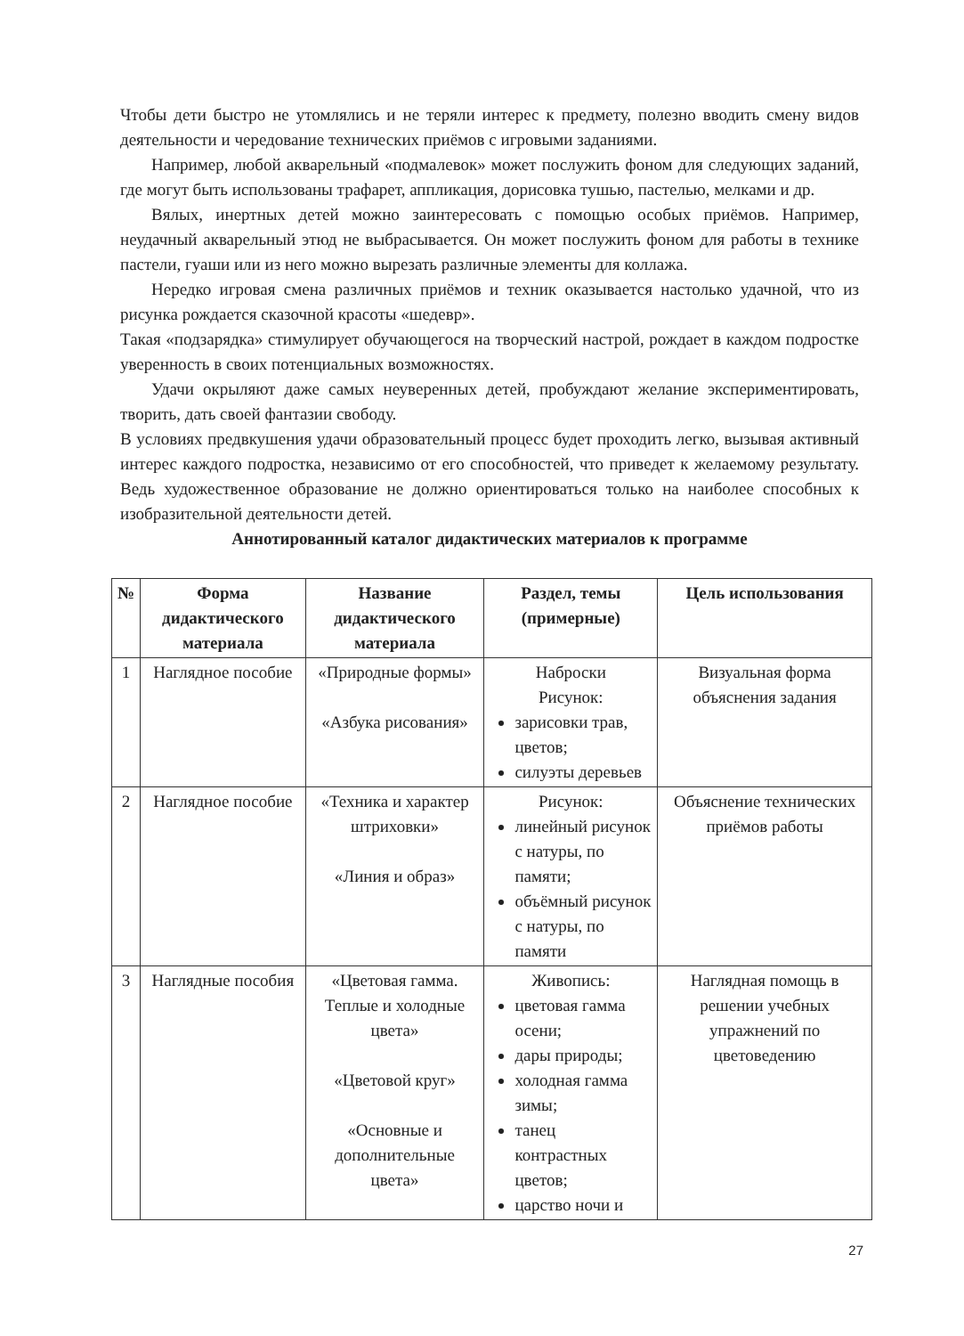Чтобы дети быстро не утомлялись и не теряли интерес к предмету, полезно вводить смену видов деятельности и чередование технических приёмов с игровыми заданиями.
Например, любой акварельный «подмалевок» может послужить фоном для следующих заданий, где могут быть использованы трафарет, аппликация, дорисовка тушью, пастелью, мелками и др.
Вялых, инертных детей можно заинтересовать с помощью особых приёмов. Например, неудачный акварельный этюд не выбрасывается. Он может послужить фоном для работы в технике пастели, гуаши или из него можно вырезать различные элементы для коллажа.
Нередко игровая смена различных приёмов и техник оказывается настолько удачной, что из рисунка рождается сказочной красоты «шедевр».
Такая «подзарядка» стимулирует обучающегося на творческий настрой, рождает в каждом подростке уверенность в своих потенциальных возможностях.
Удачи окрыляют даже самых неуверенных детей, пробуждают желание экспериментировать, творить, дать своей фантазии свободу.
В условиях предвкушения удачи образовательный процесс будет проходить легко, вызывая активный интерес каждого подростка, независимо от его способностей, что приведет к желаемому результату. Ведь художественное образование не должно ориентироваться только на наиболее способных к изобразительной деятельности детей.
Аннотированный каталог дидактических материалов к программе
| № | Форма дидактического материала | Название дидактического материала | Раздел, темы (примерные) | Цель использования |
| --- | --- | --- | --- | --- |
| 1 | Наглядное пособие | «Природные формы» «Азбука рисования» | Наброски Рисунок: зарисовки трав, цветов; силуэты деревьев | Визуальная форма объяснения задания |
| 2 | Наглядное пособие | «Техника и характер штриховки» «Линия и образ» | Рисунок: линейный рисунок с натуры, по памяти; объёмный рисунок с натуры, по памяти | Объяснение технических приёмов работы |
| 3 | Наглядные пособия | «Цветовая гамма. Теплые и холодные цвета» «Цветовой круг» «Основные и дополнительные цвета» | Живопись: цветовая гамма осени; дары природы; холодная гамма зимы; танец контрастных цветов; царство ночи и | Наглядная помощь в решении учебных упражнений по цветоведению |
27